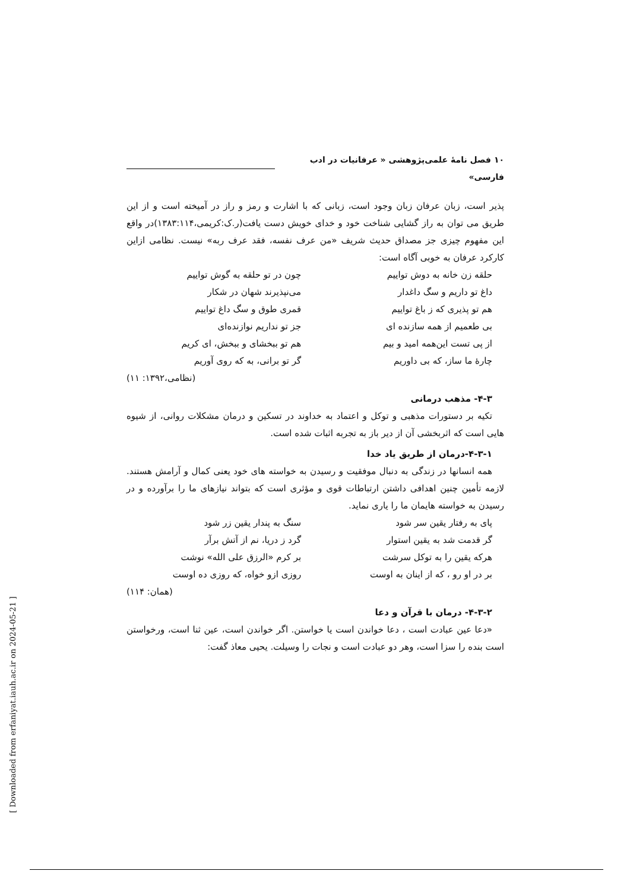۱۰ فصل نامۀ علمی‌پژوهشی « عرفانیات در ادب فارسی»
پذیر است، زبان عرفان زبان وجود است، زبانی که با اشارت و رمز و راز در آمیخته است و از این طریق می توان به راز گشایی شناخت خود و خدای خویش دست یافت(ر.ک:کریمی،۱۳۸۳:۱۱۴)در واقع این مفهوم چیزی جز مصداق حدیث شریف «من عرف نفسه، فقد عرف ربه» نیست. نظامی ازاین کارکرد عرفان به خوبی آگاه است:
حلقه زن خانه به دوش تواییم چون در تو حلقه به گوش تواییم
داغ تو داریم و سگ داغدار می‌نپذیرند شهان در شکار
هم تو پذیری که ز باغ تواییم قمری طوق و سگ داغ تواییم
بی طعمیم از همه سازنده ای جز تو نداریم نوازنده‌ای
از پی تست این‌همه امید و بیم هم تو ببخشای و ببخش، ای کریم
چارۀ ما ساز، که بی داوریم گر تو برانی، به که روی آوریم
(نظامی،۱۳۹۲: ۱۱)
۴-۳- مذهب درمانی
تکیه بر دستورات مذهبی و توکل و اعتماد به خداوند در تسکین و درمان مشکلات روانی، از شیوه هایی است که اثربخشی آن از دیر باز به تجربه اثبات شده است.
۴-۳-۱-درمان از طریق یاد خدا
همه انسانها در زندگی به دنبال موفقیت و رسیدن به خواسته های خود یعنی کمال و آرامش هستند. لازمه تأمین چنین اهدافی داشتن ارتباطات قوی و مؤثری است که بتواند نیازهای ما را برآورده و در رسیدن به خواسته هایمان ما را یاری نماید.
پای به رفتار یقین سر شود سنگ به پندار یقین زر شود
گر قدمت شد به یقین استوار گرد ز دریا، نم از آتش برآر
هرکه یقین را به توکل سرشت بر کرم «الرزق علی الله» نوشت
بر در او رو ، که از اینان به اوست روزی ازو خواه، که روزی ده اوست
(همان: ۱۱۴)
۴-۳-۲- درمان با قرآن و دعا
«دعا عین عبادت است ، دعا خواندن است یا خواستن. اگر خواندن است، عین ثنا است، ورخواستن است بنده را سزا است، وهر دو عبادت است و نجات را وسیلت. یحیی معاذ گفت:
[ Downloaded from erfaniyat.iauh.ac.ir on 2024-05-21 ]